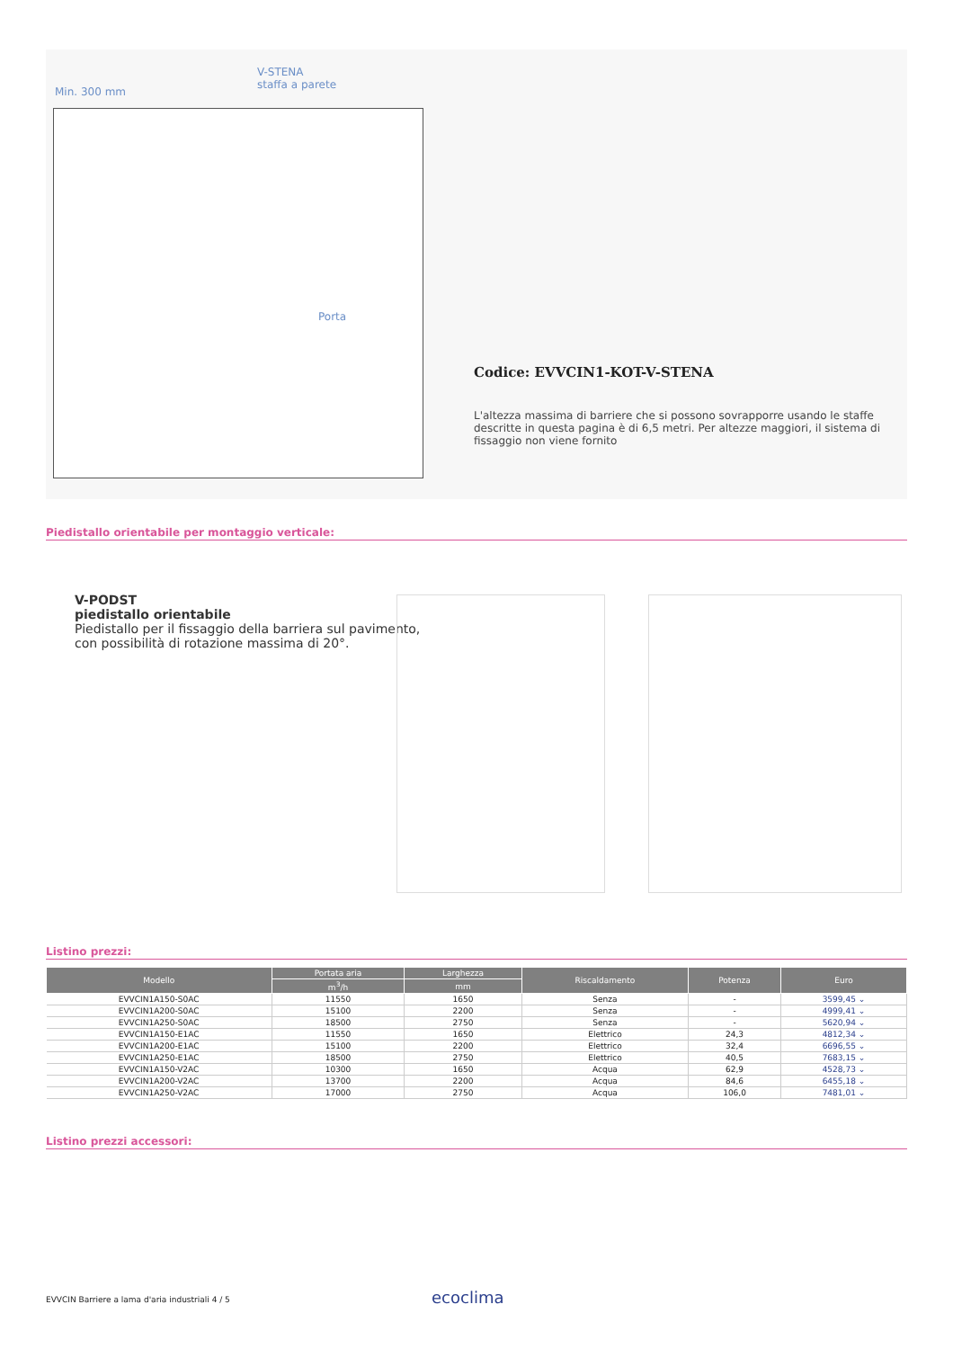Min. 300 mm
V-STENA
staffa a parete
Porta
Codice: EVVCIN1-KOT-V-STENA
L'altezza massima di barriere che si possono sovrapporre usando le staffe descritte in questa pagina è di 6,5 metri. Per altezze maggiori, il sistema di fissaggio non viene fornito
Piedistallo orientabile per montaggio verticale:
V-PODST
piedistallo orientabile
Piedistallo per il fissaggio della barriera sul pavimento,
con possibilità di rotazione massima di 20°.
Listino prezzi:
| Modello | Portata aria | Larghezza | Riscaldamento | Potenza | Euro |
| --- | --- | --- | --- | --- | --- |
| | m<sup>3</sup>/h | mm | | | |
| EVVCIN1A150-S0AC | 11550 | 1650 | Senza | - | 3599,45 ⌄ |
| EVVCIN1A200-S0AC | 15100 | 2200 | Senza | - | 4999,41 ⌄ |
| EVVCIN1A250-S0AC | 18500 | 2750 | Senza | - | 5620,94 ⌄ |
| EVVCIN1A150-E1AC | 11550 | 1650 | Elettrico | 24,3 | 4812,34 ⌄ |
| EVVCIN1A200-E1AC | 15100 | 2200 | Elettrico | 32,4 | 6696,55 ⌄ |
| EVVCIN1A250-E1AC | 18500 | 2750 | Elettrico | 40,5 | 7683,15 ⌄ |
| EVVCIN1A150-V2AC | 10300 | 1650 | Acqua | 62,9 | 4528,73 ⌄ |
| EVVCIN1A200-V2AC | 13700 | 2200 | Acqua | 84,6 | 6455,18 ⌄ |
| EVVCIN1A250-V2AC | 17000 | 2750 | Acqua | 106,0 | 7481,01 ⌄ |
Listino prezzi accessori:
EVVCIN Barriere a lama d'aria industriali 4 / 5
ecoclima